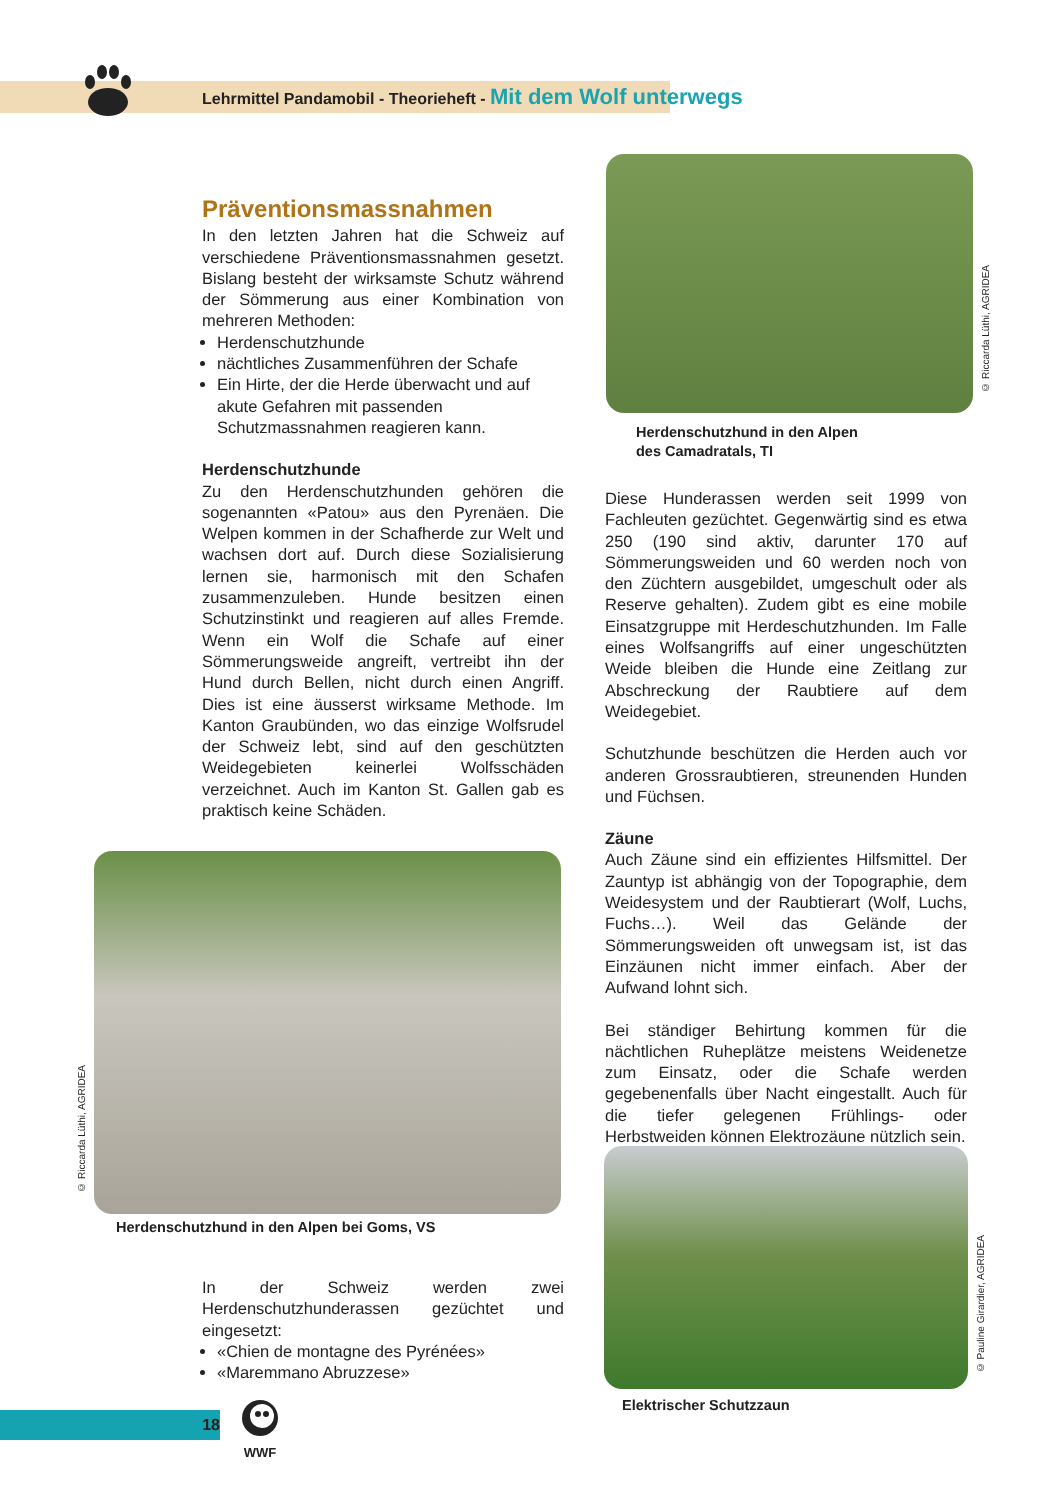Lehrmittel Pandamobil - Theorieheft - Mit dem Wolf unterwegs
Präventionsmassnahmen
In den letzten Jahren hat die Schweiz auf verschiedene Präventionsmassnahmen gesetzt. Bislang besteht der wirksamste Schutz während der Sömmerung aus einer Kombination von mehreren Methoden:
Herdenschutzhunde
nächtliches Zusammenführen der Schafe
Ein Hirte, der die Herde überwacht und auf akute Gefahren mit passenden Schutzmassnahmen reagieren kann.
Herdenschutzhunde
Zu den Herdenschutzhunden gehören die sogenannten «Patou» aus den Pyrenäen. Die Welpen kommen in der Schafherde zur Welt und wachsen dort auf. Durch diese Sozialisierung lernen sie, harmonisch mit den Schafen zusammenzuleben. Hunde besitzen einen Schutzinstinkt und reagieren auf alles Fremde. Wenn ein Wolf die Schafe auf einer Sömmerungsweide angreift, vertreibt ihn der Hund durch Bellen, nicht durch einen Angriff. Dies ist eine äusserst wirksame Methode. Im Kanton Graubünden, wo das einzige Wolfsrudel der Schweiz lebt, sind auf den geschützten Weidegebieten keinerlei Wolfsschäden verzeichnet. Auch im Kanton St. Gallen gab es praktisch keine Schäden.
© Riccarda Lüthi, AGRIDEA
Herdenschutzhund in den Alpen
des Camadratals, TI
Diese Hunderassen werden seit 1999 von Fachleuten gezüchtet. Gegenwärtig sind es etwa 250 (190 sind aktiv, darunter 170 auf Sömmerungsweiden und 60 werden noch von den Züchtern ausgebildet, umgeschult oder als Reserve gehalten). Zudem gibt es eine mobile Einsatzgruppe mit Herdeschutzhunden. Im Falle eines Wolfsangriffs auf einer ungeschützten Weide bleiben die Hunde eine Zeitlang zur Abschreckung der Raubtiere auf dem Weidegebiet.
Schutzhunde beschützen die Herden auch vor anderen Grossraubtieren, streunenden Hunden und Füchsen.
Zäune
Auch Zäune sind ein effizientes Hilfsmittel. Der Zauntyp ist abhängig von der Topographie, dem Weidesystem und der Raubtierart (Wolf, Luchs, Fuchs…). Weil das Gelände der Sömmerungsweiden oft unwegsam ist, ist das Einzäunen nicht immer einfach. Aber der Aufwand lohnt sich.
Bei ständiger Behirtung kommen für die nächtlichen Ruheplätze meistens Weidenetze zum Einsatz, oder die Schafe werden gegebenenfalls über Nacht eingestallt. Auch für die tiefer gelegenen Frühlings- oder Herbstweiden können Elektrozäune nützlich sein.
© Riccarda Lüthi, AGRIDEA
Herdenschutzhund in den Alpen bei Goms, VS
In der Schweiz werden zwei Herdenschutzhunderassen gezüchtet und eingesetzt:
«Chien de montagne des Pyrénées»
«Maremmano Abruzzese»
© Pauline Girardier, AGRIDEA
Elektrischer Schutzzaun
18
WWF